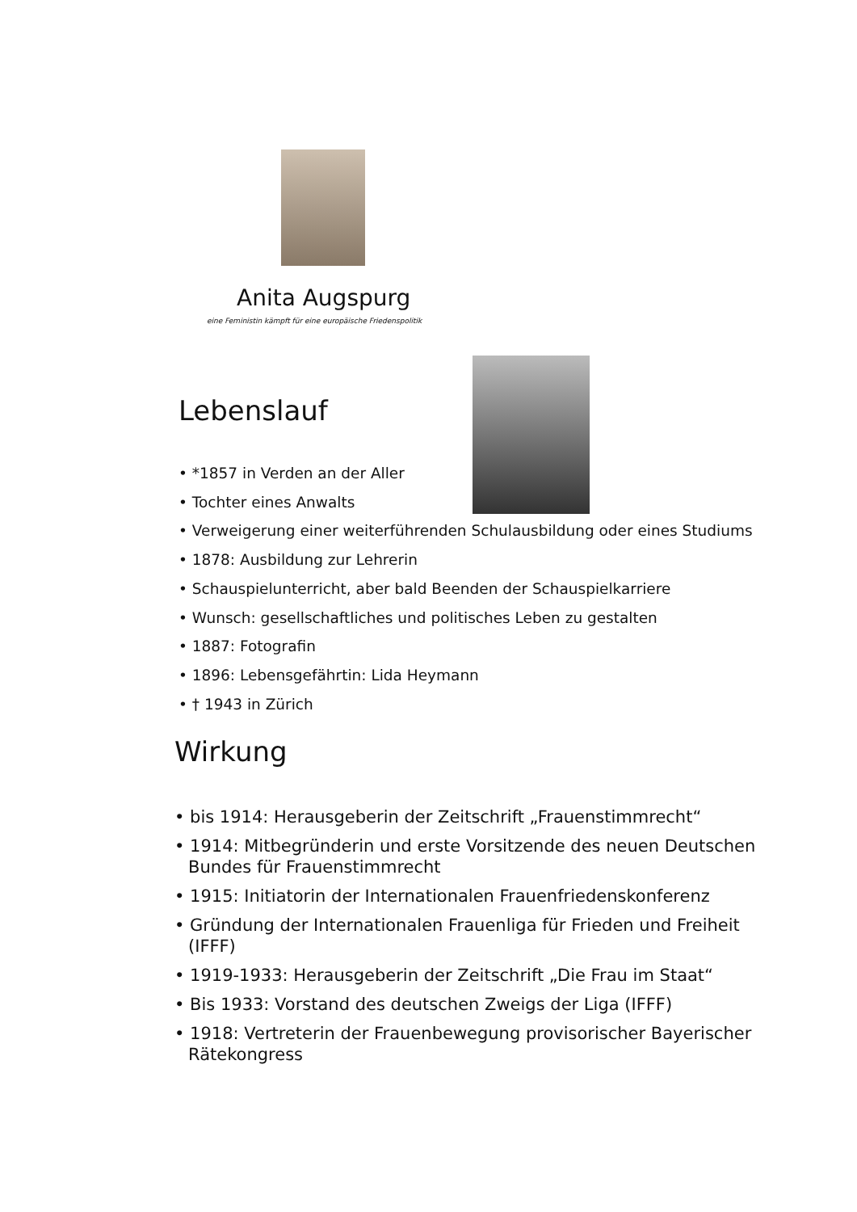Anita Augspurg
eine Feministin kämpft für eine europäische Friedenspolitik
Lebenslauf
• *1857 in Verden an der Aller
• Tochter eines Anwalts
• Verweigerung einer weiterführenden Schulausbildung oder eines Studiums
• 1878: Ausbildung zur Lehrerin
• Schauspielunterricht, aber bald Beenden der Schauspielkarriere
• Wunsch: gesellschaftliches und politisches Leben zu gestalten
• 1887: Fotografin
• 1896: Lebensgefährtin: Lida Heymann
• † 1943 in Zürich
Wirkung
• bis 1914: Herausgeberin der Zeitschrift „Frauenstimmrecht“
• 1914: Mitbegründerin und erste Vorsitzende des neuen Deutschen Bundes für Frauenstimmrecht
• 1915: Initiatorin der Internationalen Frauenfriedenskonferenz
• Gründung der Internationalen Frauenliga für Frieden und Freiheit (IFFF)
• 1919-1933: Herausgeberin der Zeitschrift „Die Frau im Staat“
• Bis 1933: Vorstand des deutschen Zweigs der Liga (IFFF)
• 1918: Vertreterin der Frauenbewegung provisorischer Bayerischer Rätekongress